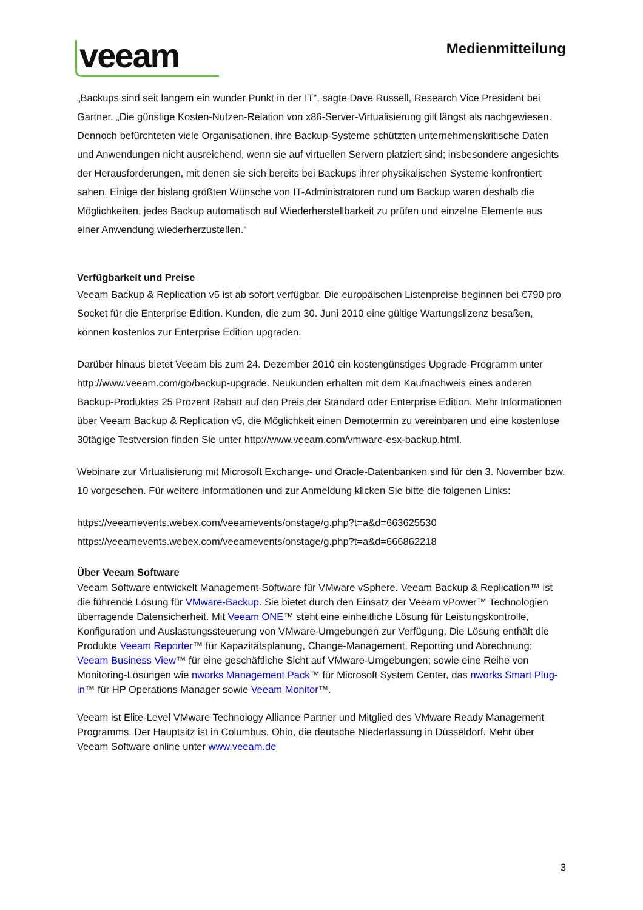veeam
Medienmitteilung
„Backups sind seit langem ein wunder Punkt in der IT“, sagte Dave Russell, Research Vice President bei Gartner. „Die günstige Kosten-Nutzen-Relation von x86-Server-Virtualisierung gilt längst als nachgewiesen. Dennoch befürchteten viele Organisationen, ihre Backup-Systeme schützten unternehmenskritische Daten und Anwendungen nicht ausreichend, wenn sie auf virtuellen Servern platziert sind; insbesondere angesichts der Herausforderungen, mit denen sie sich bereits bei Backups ihrer physikalischen Systeme konfrontiert sahen. Einige der bislang größten Wünsche von IT-Administratoren rund um Backup waren deshalb die Möglichkeiten, jedes Backup automatisch auf Wiederherstellbarkeit zu prüfen und einzelne Elemente aus einer Anwendung wiederherzustellen.“
Verfügbarkeit und Preise
Veeam Backup & Replication v5 ist ab sofort verfügbar. Die europäischen Listenpreise beginnen bei €790 pro Socket für die Enterprise Edition. Kunden, die zum 30. Juni 2010 eine gültige Wartungslizenz besaßen, können kostenlos zur Enterprise Edition upgraden.
Darüber hinaus bietet Veeam bis zum 24. Dezember 2010 ein kostengünstiges Upgrade-Programm unter http://www.veeam.com/go/backup-upgrade. Neukunden erhalten mit dem Kaufnachweis eines anderen Backup-Produktes 25 Prozent Rabatt auf den Preis der Standard oder Enterprise Edition. Mehr Informationen über Veeam Backup & Replication v5, die Möglichkeit einen Demotermin zu vereinbaren und eine kostenlose 30tägige Testversion finden Sie unter http://www.veeam.com/vmware-esx-backup.html.
Webinare zur Virtualisierung mit Microsoft Exchange- und Oracle-Datenbanken sind für den 3. November bzw. 10 vorgesehen. Für weitere Informationen und zur Anmeldung klicken Sie bitte die folgenen Links:
https://veeamevents.webex.com/veeamevents/onstage/g.php?t=a&d=663625530
https://veeamevents.webex.com/veeamevents/onstage/g.php?t=a&d=666862218
Über Veeam Software
Veeam Software entwickelt Management-Software für VMware vSphere. Veeam Backup & Replication™ ist die führende Lösung für VMware-Backup. Sie bietet durch den Einsatz der Veeam vPower™ Technologien überragende Datensicherheit. Mit Veeam ONE™ steht eine einheitliche Lösung für Leistungskontrolle, Konfiguration und Auslastungssteuerung von VMware-Umgebungen zur Verfügung. Die Lösung enthält die Produkte Veeam Reporter™ für Kapazitätsplanung, Change-Management, Reporting und Abrechnung; Veeam Business View™ für eine geschäftliche Sicht auf VMware-Umgebungen; sowie eine Reihe von Monitoring-Lösungen wie nworks Management Pack™ für Microsoft System Center, das nworks Smart Plug-in™ für HP Operations Manager sowie Veeam Monitor™.
Veeam ist Elite-Level VMware Technology Alliance Partner und Mitglied des VMware Ready Management Programms. Der Hauptsitz ist in Columbus, Ohio, die deutsche Niederlassung in Düsseldorf. Mehr über Veeam Software online unter www.veeam.de
3